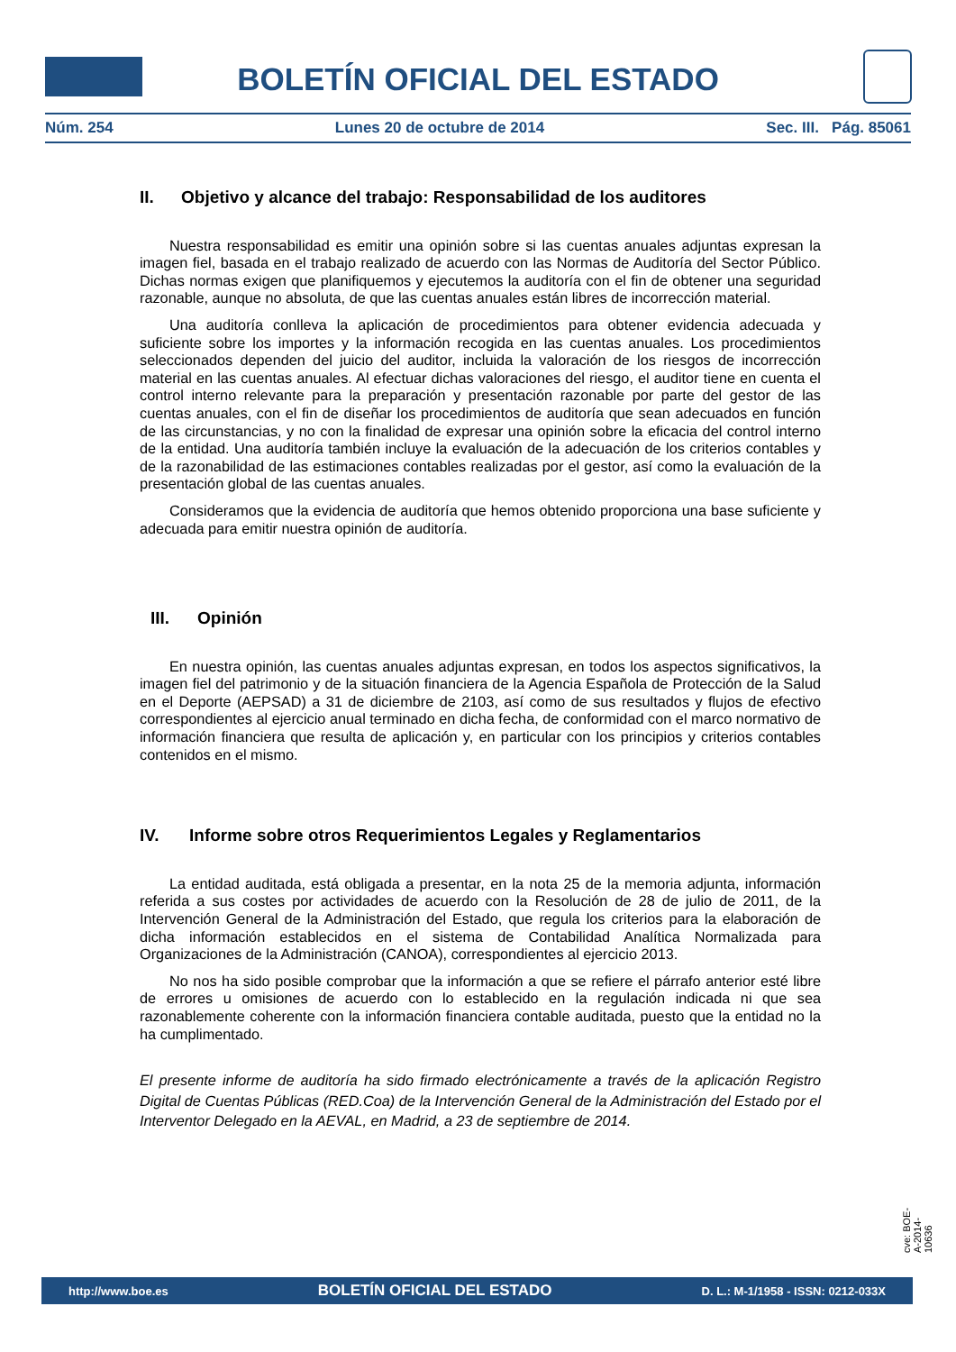BOLETÍN OFICIAL DEL ESTADO
Núm. 254 Lunes 20 de octubre de 2014 Sec. III. Pág. 85061
II. Objetivo y alcance del trabajo: Responsabilidad de los auditores
Nuestra responsabilidad es emitir una opinión sobre si las cuentas anuales adjuntas expresan la imagen fiel, basada en el trabajo realizado de acuerdo con las Normas de Auditoría del Sector Público. Dichas normas exigen que planifiquemos y ejecutemos la auditoría con el fin de obtener una seguridad razonable, aunque no absoluta, de que las cuentas anuales están libres de incorrección material.
Una auditoría conlleva la aplicación de procedimientos para obtener evidencia adecuada y suficiente sobre los importes y la información recogida en las cuentas anuales. Los procedimientos seleccionados dependen del juicio del auditor, incluida la valoración de los riesgos de incorrección material en las cuentas anuales. Al efectuar dichas valoraciones del riesgo, el auditor tiene en cuenta el control interno relevante para la preparación y presentación razonable por parte del gestor de las cuentas anuales, con el fin de diseñar los procedimientos de auditoría que sean adecuados en función de las circunstancias, y no con la finalidad de expresar una opinión sobre la eficacia del control interno de la entidad. Una auditoría también incluye la evaluación de la adecuación de los criterios contables y de la razonabilidad de las estimaciones contables realizadas por el gestor, así como la evaluación de la presentación global de las cuentas anuales.
Consideramos que la evidencia de auditoría que hemos obtenido proporciona una base suficiente y adecuada para emitir nuestra opinión de auditoría.
III. Opinión
En nuestra opinión, las cuentas anuales adjuntas expresan, en todos los aspectos significativos, la imagen fiel del patrimonio y de la situación financiera de la Agencia Española de Protección de la Salud en el Deporte (AEPSAD) a 31 de diciembre de 2103, así como de sus resultados y flujos de efectivo correspondientes al ejercicio anual terminado en dicha fecha, de conformidad con el marco normativo de información financiera que resulta de aplicación y, en particular con los principios y criterios contables contenidos en el mismo.
IV. Informe sobre otros Requerimientos Legales y Reglamentarios
La entidad auditada, está obligada a presentar, en la nota 25 de la memoria adjunta, información referida a sus costes por actividades de acuerdo con la Resolución de 28 de julio de 2011, de la Intervención General de la Administración del Estado, que regula los criterios para la elaboración de dicha información establecidos en el sistema de Contabilidad Analítica Normalizada para Organizaciones de la Administración (CANOA), correspondientes al ejercicio 2013.
No nos ha sido posible comprobar que la información a que se refiere el párrafo anterior esté libre de errores u omisiones de acuerdo con lo establecido en la regulación indicada ni que sea razonablemente coherente con la información financiera contable auditada, puesto que la entidad no la ha cumplimentado.
El presente informe de auditoría ha sido firmado electrónicamente a través de la aplicación Registro Digital de Cuentas Públicas (RED.Coa) de la Intervención General de la Administración del Estado por el Interventor Delegado en la AEVAL, en Madrid, a 23 de septiembre de 2014.
cve: BOE-A-2014-10636
http://www.boe.es BOLETÍN OFICIAL DEL ESTADO D. L.: M-1/1958 - ISSN: 0212-033X